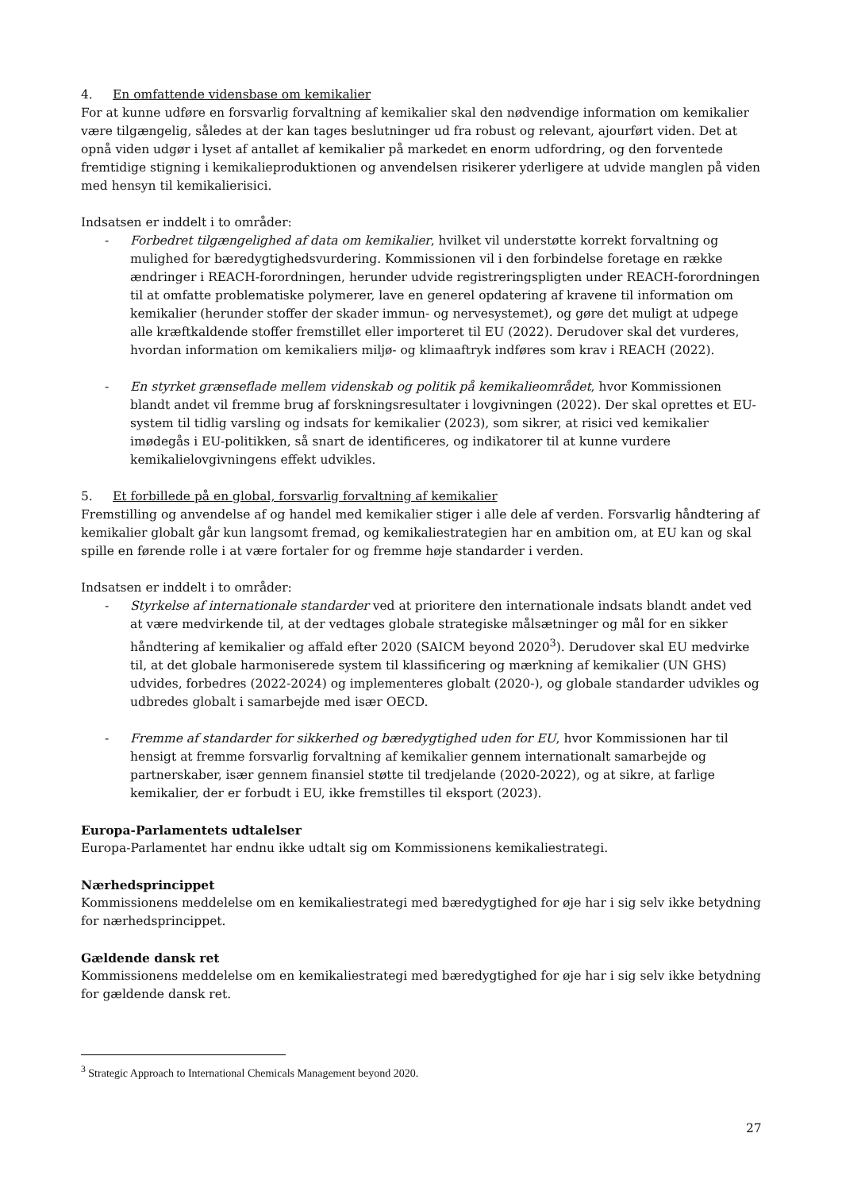4. En omfattende vidensbase om kemikalier
For at kunne udføre en forsvarlig forvaltning af kemikalier skal den nødvendige information om kemikalier være tilgængelig, således at der kan tages beslutninger ud fra robust og relevant, ajourført viden. Det at opnå viden udgør i lyset af antallet af kemikalier på markedet en enorm udfordring, og den forventede fremtidige stigning i kemikalieproduktionen og anvendelsen risikerer yderligere at udvide manglen på viden med hensyn til kemikalierisici.
Indsatsen er inddelt i to områder:
- Forbedret tilgængelighed af data om kemikalier, hvilket vil understøtte korrekt forvaltning og mulighed for bæredygtighedsvurdering. Kommissionen vil i den forbindelse foretage en række ændringer i REACH-forordningen, herunder udvide registreringspligten under REACH-forordningen til at omfatte problematiske polymerer, lave en generel opdatering af kravene til information om kemikalier (herunder stoffer der skader immun- og nervesystemet), og gøre det muligt at udpege alle kræftkaldende stoffer fremstillet eller importeret til EU (2022). Derudover skal det vurderes, hvordan information om kemikaliers miljø- og klimaaftryk indføres som krav i REACH (2022).
- En styrket grænseflade mellem videnskab og politik på kemikalieområdet, hvor Kommissionen blandt andet vil fremme brug af forskningsresultater i lovgivningen (2022). Der skal oprettes et EU-system til tidlig varsling og indsats for kemikalier (2023), som sikrer, at risici ved kemikalier imødegås i EU-politikken, så snart de identificeres, og indikatorer til at kunne vurdere kemikalielovgivningens effekt udvikles.
5. Et forbillede på en global, forsvarlig forvaltning af kemikalier
Fremstilling og anvendelse af og handel med kemikalier stiger i alle dele af verden. Forsvarlig håndtering af kemikalier globalt går kun langsomt fremad, og kemikaliestrategien har en ambition om, at EU kan og skal spille en førende rolle i at være fortaler for og fremme høje standarder i verden.
Indsatsen er inddelt i to områder:
- Styrkelse af internationale standarder ved at prioritere den internationale indsats blandt andet ved at være medvirkende til, at der vedtages globale strategiske målsætninger og mål for en sikker håndtering af kemikalier og affald efter 2020 (SAICM beyond 2020<sup>3</sup>). Derudover skal EU medvirke til, at det globale harmoniserede system til klassificering og mærkning af kemikalier (UN GHS) udvides, forbedres (2022-2024) og implementeres globalt (2020-), og globale standarder udvikles og udbredes globalt i samarbejde med især OECD.
- Fremme af standarder for sikkerhed og bæredygtighed uden for EU, hvor Kommissionen har til hensigt at fremme forsvarlig forvaltning af kemikalier gennem internationalt samarbejde og partnerskaber, især gennem finansiel støtte til tredjelande (2020-2022), og at sikre, at farlige kemikalier, der er forbudt i EU, ikke fremstilles til eksport (2023).
Europa-Parlamentets udtalelser
Europa-Parlamentet har endnu ikke udtalt sig om Kommissionens kemikaliestrategi.
Nærhedsprincippet
Kommissionens meddelelse om en kemikaliestrategi med bæredygtighed for øje har i sig selv ikke betydning for nærhedsprincippet.
Gældende dansk ret
Kommissionens meddelelse om en kemikaliestrategi med bæredygtighed for øje har i sig selv ikke betydning for gældende dansk ret.
<sup>3</sup> Strategic Approach to International Chemicals Management beyond 2020.
27